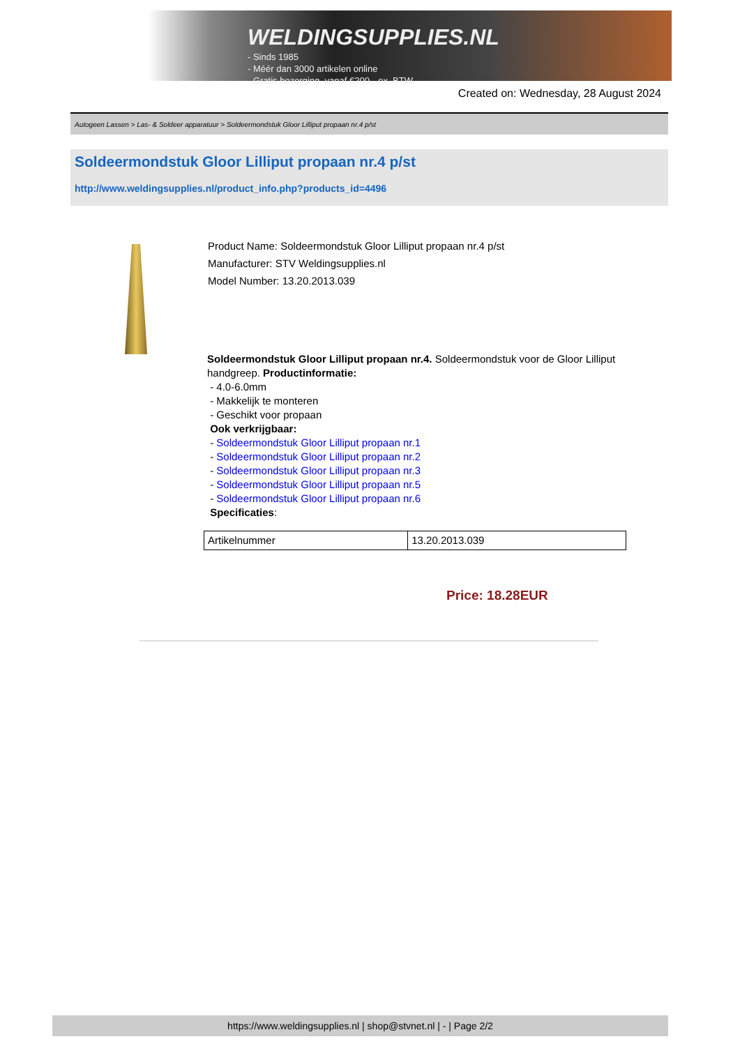WELDINGSUPPLIES.NL
- Sinds 1985
- Méér dan 3000 artikelen online
- Gratis bezorging, vanaf €200,--ex. BTW
Created on: Wednesday, 28 August 2024
Autogeen Lassen > Las- & Soldeer apparatuur > Soldeermondstuk Gloor Lilliput propaan nr.4 p/st
Soldeermondstuk Gloor Lilliput propaan nr.4 p/st
http://www.weldingsupplies.nl/product_info.php?products_id=4496
Product Name: Soldeermondstuk Gloor Lilliput propaan nr.4 p/st
Manufacturer: STV Weldingsupplies.nl
Model Number: 13.20.2013.039
Soldeermondstuk Gloor Lilliput propaan nr.4. Soldeermondstuk voor de Gloor Lilliput handgreep. Productinformatie:
- 4.0-6.0mm
- Makkelijk te monteren
- Geschikt voor propaan
Ook verkrijgbaar:
- Soldeermondstuk Gloor Lilliput propaan nr.1
- Soldeermondstuk Gloor Lilliput propaan nr.2
- Soldeermondstuk Gloor Lilliput propaan nr.3
- Soldeermondstuk Gloor Lilliput propaan nr.5
- Soldeermondstuk Gloor Lilliput propaan nr.6
Specificaties:
| Artikelnummer | 13.20.2013.039 |
Price: 18.28EUR
https://www.weldingsupplies.nl | shop@stvnet.nl | - | Page 2/2